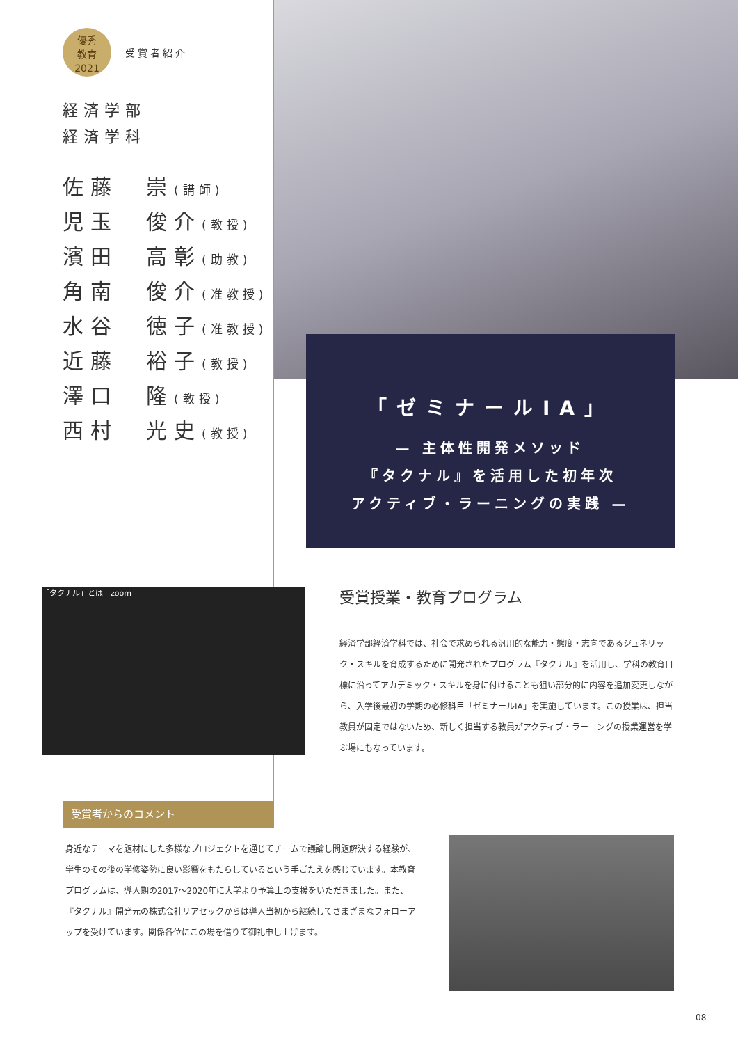優秀
教育
2021 受賞者紹介
経済学部
経済学科
佐藤　崇(講師)
児玉　俊介(教授)
濱田　高彰(助教)
角南　俊介(准教授)
水谷　徳子(准教授)
近藤　裕子(教授)
澤口　隆(教授)
西村　光史(教授)
「ゼミナールIA」
— 主体性開発メソッド
『タクナル』を活用した初年次
アクティブ・ラーニングの実践 —
「タクナル」とは　zoom
受賞授業・教育プログラム
経済学部経済学科では、社会で求められる汎用的な能力・態度・志向であるジュネリック・スキルを育成するために開発されたプログラム『タクナル』を活用し、学科の教育目標に沿ってアカデミック・スキルを身に付けることも狙い部分的に内容を追加変更しながら、入学後最初の学期の必修科目「ゼミナールIA」を実施しています。この授業は、担当教員が固定ではないため、新しく担当する教員がアクティブ・ラーニングの授業運営を学ぶ場にもなっています。
受賞者からのコメント
身近なテーマを題材にした多様なプロジェクトを通じてチームで議論し問題解決する経験が、学生のその後の学修姿勢に良い影響をもたらしているという手ごたえを感じています。本教育プログラムは、導入期の2017〜2020年に大学より予算上の支援をいただきました。また、『タクナル』開発元の株式会社リアセックからは導入当初から継続してさまざまなフォローアップを受けています。関係各位にこの場を借りて御礼申し上げます。
08